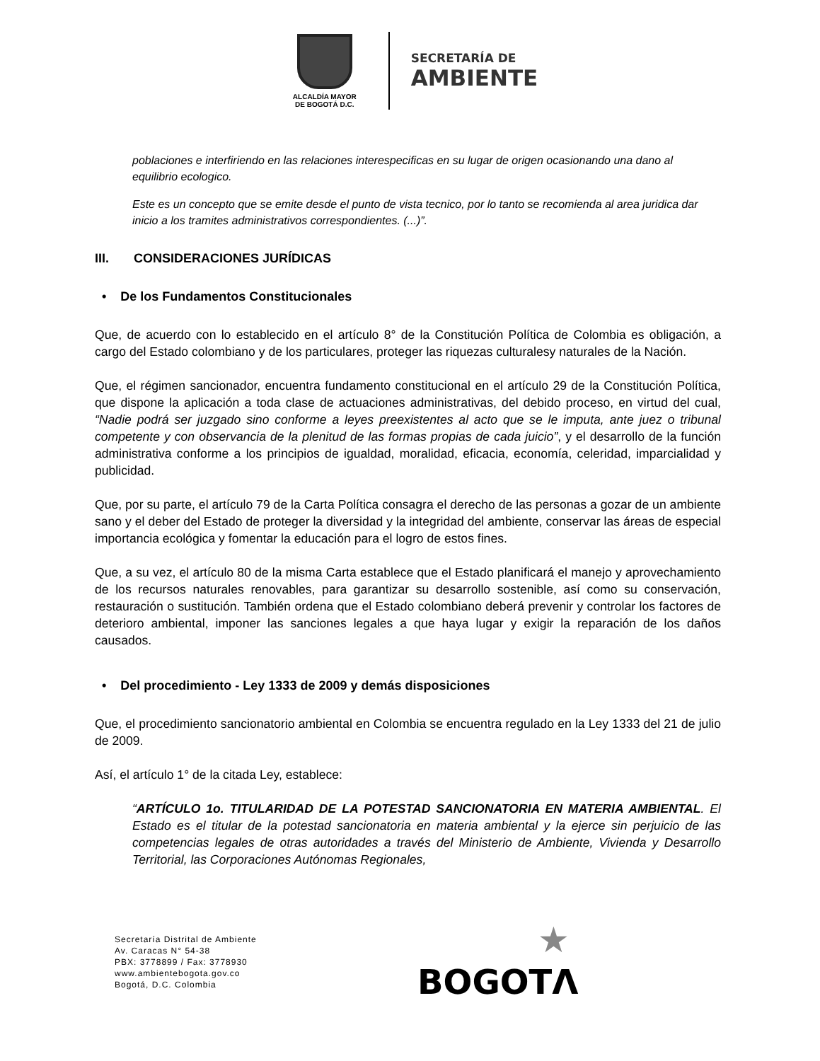ALCALDÍA MAYOR
DE BOGOTÁ D.C.
SECRETARÍA DE
AMBIENTE
poblaciones e interfiriendo en las relaciones interespecificas en su lugar de origen ocasionando una dano al equilibrio ecologico.
Este es un concepto que se emite desde el punto de vista tecnico, por lo tanto se recomienda al area juridica dar inicio a los tramites administrativos correspondientes. (...)”.
III. CONSIDERACIONES JURÍDICAS
• De los Fundamentos Constitucionales
Que, de acuerdo con lo establecido en el artículo 8° de la Constitución Política de Colombia es obligación, a cargo del Estado colombiano y de los particulares, proteger las riquezas culturalesy naturales de la Nación.
Que, el régimen sancionador, encuentra fundamento constitucional en el artículo 29 de la Constitución Política, que dispone la aplicación a toda clase de actuaciones administrativas, del debido proceso, en virtud del cual, “Nadie podrá ser juzgado sino conforme a leyes preexistentes al acto que se le imputa, ante juez o tribunal competente y con observancia de la plenitud de las formas propias de cada juicio”, y el desarrollo de la función administrativa conforme a los principios de igualdad, moralidad, eficacia, economía, celeridad, imparcialidad y publicidad.
Que, por su parte, el artículo 79 de la Carta Política consagra el derecho de las personas a gozar de un ambiente sano y el deber del Estado de proteger la diversidad y la integridad del ambiente, conservar las áreas de especial importancia ecológica y fomentar la educación para el logro de estos fines.
Que, a su vez, el artículo 80 de la misma Carta establece que el Estado planificará el manejo y aprovechamiento de los recursos naturales renovables, para garantizar su desarrollo sostenible, así como su conservación, restauración o sustitución. También ordena que el Estado colombiano deberá prevenir y controlar los factores de deterioro ambiental, imponer las sanciones legales a que haya lugar y exigir la reparación de los daños causados.
• Del procedimiento - Ley 1333 de 2009 y demás disposiciones
Que, el procedimiento sancionatorio ambiental en Colombia se encuentra regulado en la Ley 1333 del 21 de julio de 2009.
Así, el artículo 1° de la citada Ley, establece:
“ARTÍCULO 1o. TITULARIDAD DE LA POTESTAD SANCIONATORIA EN MATERIA AMBIENTAL. El Estado es el titular de la potestad sancionatoria en materia ambiental y la ejerce sin perjuicio de las competencias legales de otras autoridades a través del Ministerio de Ambiente, Vivienda y Desarrollo Territorial, las Corporaciones Autónomas Regionales,
Secretaría Distrital de Ambiente
Av. Caracas N° 54-38
PBX: 3778899 / Fax: 3778930
www.ambientebogota.gov.co
Bogotá, D.C. Colombia
★
BOGOTΛ